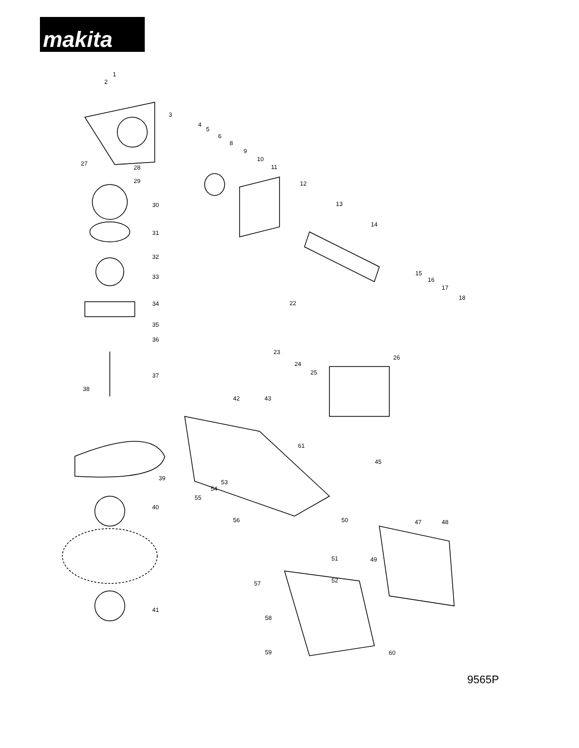makita
1
2
3
4
5
6
8
9
10
11
12
13
14
15
16
17
18
22
23
24
25
26
27
28
29
30
31
32
33
34
35
36
37
38
39
40
41
42 43
45
47 48
49
50
51
52
53
54
55
56
57
58
59 60
61
9565P